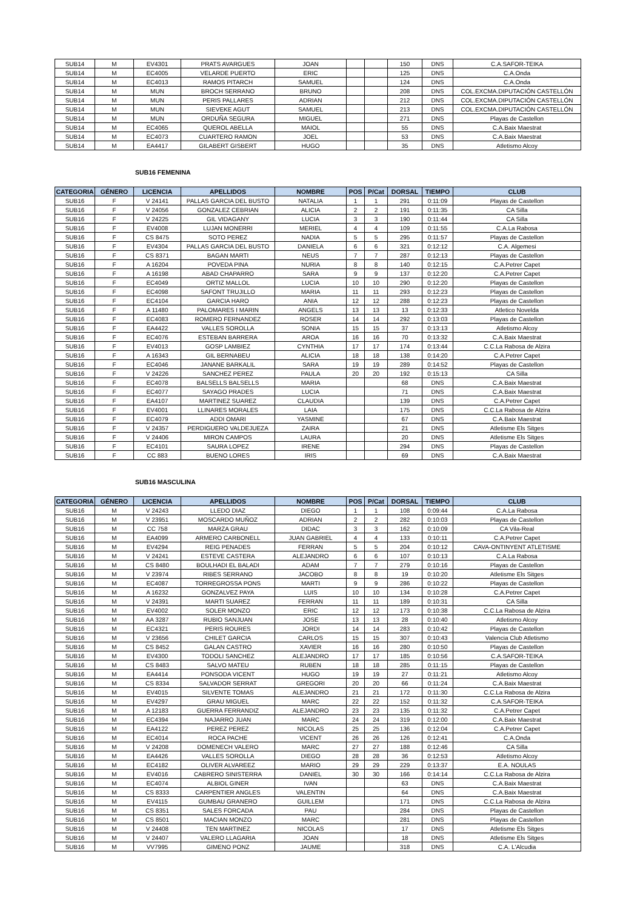| SUB14 | M | EV4301 | PRATS AVARGUES | JOAN | | | 150 | DNS | C.A.SAFOR-TEIKA |
| SUB14 | M | EC4005 | VELARDE PUERTO | ERIC | | | 125 | DNS | C.A.Onda |
| SUB14 | M | EC4013 | RAMOS PITARCH | SAMUEL | | | 124 | DNS | C.A.Onda |
| SUB14 | M | MUN | BROCH SERRANO | BRUNO | | | 208 | DNS | COL.EXCMA.DIPUTACIÓN CASTELLÓN |
| SUB14 | M | MUN | PERIS PALLARES | ADRIAN | | | 212 | DNS | COL.EXCMA.DIPUTACIÓN CASTELLÓN |
| SUB14 | M | MUN | SIEVEKE AGUT | SAMUEL | | | 213 | DNS | COL.EXCMA.DIPUTACIÓN CASTELLÓN |
| SUB14 | M | MUN | ORDUÑA SEGURA | MIGUEL | | | 271 | DNS | Playas de Castellon |
| SUB14 | M | EC4065 | QUEROL ABELLA | MAIOL | | | 55 | DNS | C.A.Baix Maestrat |
| SUB14 | M | EC4073 | CUARTERO RAMON | JOEL | | | 53 | DNS | C.A.Baix Maestrat |
| SUB14 | M | EA4417 | GILABERT GISBERT | HUGO | | | 35 | DNS | Atletismo Alcoy |
SUB16 FEMENINA
| CATEGORIA | GÉNERO | LICENCIA | APELLIDOS | NOMBRE | POS | P/Cat | DORSAL | TIEMPO | CLUB |
| --- | --- | --- | --- | --- | --- | --- | --- | --- | --- |
| SUB16 | F | V 24141 | PALLAS GARCIA DEL BUSTO | NATALIA | 1 | 1 | 291 | 0:11:09 | Playas de Castellon |
| SUB16 | F | V 24056 | GONZALEZ CEBRIAN | ALICIA | 2 | 2 | 191 | 0:11:35 | CA Silla |
| SUB16 | F | V 24225 | GIL VIDAGANY | LUCIA | 3 | 3 | 190 | 0:11:44 | CA Silla |
| SUB16 | F | EV4008 | LUJAN MONERRI | MERIEL | 4 | 4 | 109 | 0:11:55 | C.A.La Rabosa |
| SUB16 | F | CS 8475 | SOTO PEREZ | NADIA | 5 | 5 | 295 | 0:11:57 | Playas de Castellon |
| SUB16 | F | EV4304 | PALLAS GARCIA DEL BUSTO | DANIELA | 6 | 6 | 321 | 0:12:12 | C.A. Algemesi |
| SUB16 | F | CS 8371 | BAGAN MARTI | NEUS | 7 | 7 | 287 | 0:12:13 | Playas de Castellon |
| SUB16 | F | A 16204 | POVEDA PINA | NURIA | 8 | 8 | 140 | 0:12:15 | C.A.Petrer Capet |
| SUB16 | F | A 16198 | ABAD CHAPARRO | SARA | 9 | 9 | 137 | 0:12:20 | C.A.Petrer Capet |
| SUB16 | F | EC4049 | ORTIZ MALLOL | LUCIA | 10 | 10 | 290 | 0:12:20 | Playas de Castellon |
| SUB16 | F | EC4098 | SAFONT TRUJILLO | MARIA | 11 | 11 | 293 | 0:12:23 | Playas de Castellon |
| SUB16 | F | EC4104 | GARCIA HARO | ANIA | 12 | 12 | 288 | 0:12:23 | Playas de Castellon |
| SUB16 | F | A 11480 | PALOMARES I MARIN | ANGELS | 13 | 13 | 13 | 0:12:33 | Atletico Novelda |
| SUB16 | F | EC4083 | ROMERO FERNANDEZ | ROSER | 14 | 14 | 292 | 0:13:03 | Playas de Castellon |
| SUB16 | F | EA4422 | VALLES SOROLLA | SONIA | 15 | 15 | 37 | 0:13:13 | Atletismo Alcoy |
| SUB16 | F | EC4076 | ESTEBAN BARRERA | AROA | 16 | 16 | 70 | 0:13:32 | C.A.Baix Maestrat |
| SUB16 | F | EV4013 | GOSP LAMBIEZ | CYNTHIA | 17 | 17 | 174 | 0:13:44 | C.C.La Rabosa de Alzira |
| SUB16 | F | A 16343 | GIL BERNABEU | ALICIA | 18 | 18 | 138 | 0:14:20 | C.A.Petrer Capet |
| SUB16 | F | EC4046 | JANANE BARKALIL | SARA | 19 | 19 | 289 | 0:14:52 | Playas de Castellon |
| SUB16 | F | V 24226 | SANCHEZ PEREZ | PAULA | 20 | 20 | 192 | 0:15:13 | CA Silla |
| SUB16 | F | EC4078 | BALSELLS BALSELLS | MARIA | | | 68 | DNS | C.A.Baix Maestrat |
| SUB16 | F | EC4077 | SAYAGO PRADES | LUCIA | | | 71 | DNS | C.A.Baix Maestrat |
| SUB16 | F | EA4107 | MARTINEZ SUAREZ | CLAUDIA | | | 139 | DNS | C.A.Petrer Capet |
| SUB16 | F | EV4001 | LLINARES MORALES | LAIA | | | 175 | DNS | C.C.La Rabosa de Alzira |
| SUB16 | F | EC4079 | ADDI OMARI | YASMINE | | | 67 | DNS | C.A.Baix Maestrat |
| SUB16 | F | V 24357 | PERDIGUERO VALDEJUEZA | ZAIRA | | | 21 | DNS | Atletisme Els Sitges |
| SUB16 | F | V 24406 | MIRON CAMPOS | LAURA | | | 20 | DNS | Atletisme Els Sitges |
| SUB16 | F | EC4101 | SAURA LOPEZ | IRENE | | | 294 | DNS | Playas de Castellon |
| SUB16 | F | CC 883 | BUENO LORES | IRIS | | | 69 | DNS | C.A.Baix Maestrat |
SUB16 MASCULINA
| CATEGORIA | GÉNERO | LICENCIA | APELLIDOS | NOMBRE | POS | P/Cat | DORSAL | TIEMPO | CLUB |
| --- | --- | --- | --- | --- | --- | --- | --- | --- | --- |
| SUB16 | M | V 24243 | LLEDO DIAZ | DIEGO | 1 | 1 | 108 | 0:09:44 | C.A.La Rabosa |
| SUB16 | M | V 23951 | MOSCARDO MUÑOZ | ADRIAN | 2 | 2 | 282 | 0:10:03 | Playas de Castellon |
| SUB16 | M | CC 758 | MARZA GRAU | DIDAC | 3 | 3 | 162 | 0:10:09 | CA Vila-Real |
| SUB16 | M | EA4099 | ARMERO CARBONELL | JUAN GABRIEL | 4 | 4 | 133 | 0:10:11 | C.A.Petrer Capet |
| SUB16 | M | EV4294 | REIG PENADES | FERRAN | 5 | 5 | 204 | 0:10:12 | CAVA-ONTINYENT ATLETISME |
| SUB16 | M | V 24241 | ESTEVE CASTERA | ALEJANDRO | 6 | 6 | 107 | 0:10:13 | C.A.La Rabosa |
| SUB16 | M | CS 8480 | BOULHADI EL BALADI | ADAM | 7 | 7 | 279 | 0:10:16 | Playas de Castellon |
| SUB16 | M | V 23974 | RIBES SERRANO | JACOBO | 8 | 8 | 19 | 0:10:20 | Atletisme Els Sitges |
| SUB16 | M | EC4087 | TORREGROSSA PONS | MARTI | 9 | 9 | 286 | 0:10:22 | Playas de Castellon |
| SUB16 | M | A 16232 | GONZALVEZ PAYA | LUIS | 10 | 10 | 134 | 0:10:28 | C.A.Petrer Capet |
| SUB16 | M | V 24391 | MARTI SUAREZ | FERRAN | 11 | 11 | 189 | 0:10:31 | CA Silla |
| SUB16 | M | EV4002 | SOLER MONZO | ERIC | 12 | 12 | 173 | 0:10:38 | C.C.La Rabosa de Alzira |
| SUB16 | M | AA 3287 | RUBIO SANJUAN | JOSE | 13 | 13 | 28 | 0:10:40 | Atletismo Alcoy |
| SUB16 | M | EC4321 | PERIS ROURES | JORDI | 14 | 14 | 283 | 0:10:42 | Playas de Castellon |
| SUB16 | M | V 23656 | CHILET GARCIA | CARLOS | 15 | 15 | 307 | 0:10:43 | Valencia Club Atletismo |
| SUB16 | M | CS 8452 | GALAN CASTRO | XAVIER | 16 | 16 | 280 | 0:10:50 | Playas de Castellon |
| SUB16 | M | EV4300 | TODOLI SANCHEZ | ALEJANDRO | 17 | 17 | 185 | 0:10:56 | C.A.SAFOR-TEIKA |
| SUB16 | M | CS 8483 | SALVO MATEU | RUBEN | 18 | 18 | 285 | 0:11:15 | Playas de Castellon |
| SUB16 | M | EA4414 | PONSODA VICENT | HUGO | 19 | 19 | 27 | 0:11:21 | Atletismo Alcoy |
| SUB16 | M | CS 8334 | SALVADOR SERRAT | GREGORI | 20 | 20 | 66 | 0:11:24 | C.A.Baix Maestrat |
| SUB16 | M | EV4015 | SILVENTE TOMAS | ALEJANDRO | 21 | 21 | 172 | 0:11:30 | C.C.La Rabosa de Alzira |
| SUB16 | M | EV4297 | GRAU MIGUEL | MARC | 22 | 22 | 152 | 0:11:32 | C.A.SAFOR-TEIKA |
| SUB16 | M | A 12183 | GUERRA FERRANDIZ | ALEJANDRO | 23 | 23 | 135 | 0:11:32 | C.A.Petrer Capet |
| SUB16 | M | EC4394 | NAJARRO JUAN | MARC | 24 | 24 | 319 | 0:12:00 | C.A.Baix Maestrat |
| SUB16 | M | EA4122 | PEREZ PEREZ | NICOLAS | 25 | 25 | 136 | 0:12:04 | C.A.Petrer Capet |
| SUB16 | M | EC4014 | ROCA PACHE | VICENT | 26 | 26 | 126 | 0:12:41 | C.A.Onda |
| SUB16 | M | V 24208 | DOMENECH VALERO | MARC | 27 | 27 | 188 | 0:12:46 | CA Silla |
| SUB16 | M | EA4426 | VALLES SOROLLA | DIEGO | 28 | 28 | 36 | 0:12:53 | Atletismo Alcoy |
| SUB16 | M | EC4182 | OLIVER ALVAREEZ | MARIO | 29 | 29 | 229 | 0:13:37 | E.A. NOULAS |
| SUB16 | M | EV4016 | CABRERO SINISTERRA | DANIEL | 30 | 30 | 166 | 0:14:14 | C.C.La Rabosa de Alzira |
| SUB16 | M | EC4074 | ALBIOL GINER | IVAN | | | 63 | DNS | C.A.Baix Maestrat |
| SUB16 | M | CS 8333 | CARPENTIER ANGLES | VALENTIN | | | 64 | DNS | C.A.Baix Maestrat |
| SUB16 | M | EV4115 | GUMBAU GRANERO | GUILLEM | | | 171 | DNS | C.C.La Rabosa de Alzira |
| SUB16 | M | CS 8351 | SALES FORCADA | PAU | | | 284 | DNS | Playas de Castellon |
| SUB16 | M | CS 8501 | MACIAN MONZO | MARC | | | 281 | DNS | Playas de Castellon |
| SUB16 | M | V 24408 | TEN MARTINEZ | NICOLAS | | | 17 | DNS | Atletisme Els Sitges |
| SUB16 | M | V 24407 | VALERO LLAGARIA | JOAN | | | 18 | DNS | Atletisme Els Sitges |
| SUB16 | M | VV7995 | GIMENO PONZ | JAUME | | | 318 | DNS | C.A. L'Alcudia |